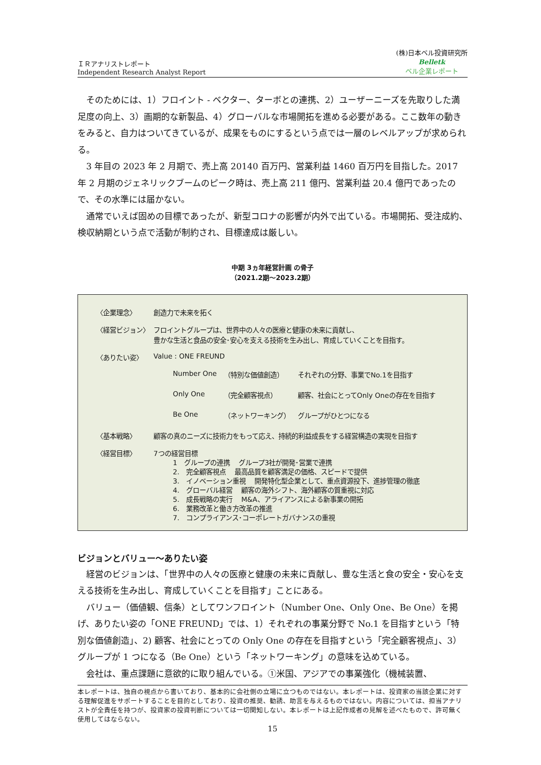ＩＲアナリストレポート
Independent Research Analyst Report
(株)日本ベル投資研究所
Belletk
ベル企業レポート
そのためには、1）フロイント - ベクター、ターボとの連携、2）ユーザーニーズを先取りした満足度の向上、3）画期的な新製品、4）グローバルな市場開拓を進める必要がある。ここ数年の動きをみると、自力はついてきているが、成果をものにするという点では一層のレベルアップが求められる。
3 年目の 2023 年 2 月期で、売上高 20140 百万円、営業利益 1460 百万円を目指した。2017 年 2 月期のジェネリックブームのピーク時は、売上高 211 億円、営業利益 20.4 億円であったので、その水準には届かない。
通常でいえば固めの目標であったが、新型コロナの影響が内外で出ている。市場開拓、受注成約、検収納期という点で活動が制約され、目標達成は厳しい。
中期 3ヵ年経営計画 の骨子
（2021.2期～2023.2期）
〈企業理念〉 創造力で未来を拓く
〈経営ビジョン〉 フロイントグループは、世界中の人々の医療と健康の未来に貢献し、
豊かな生活と食品の安全･安心を支える技術を生み出し、育成していくことを目指す。
〈ありたい姿〉 Value : ONE FREUND
Number One （特別な価値創造） それぞれの分野、事業でNo.1を目指す
Only One （完全顧客視点） 顧客、社会にとってOnly Oneの存在を目指す
Be One （ネットワーキング） グループがひとつになる
〈基本戦略〉 顧客の真のニーズに技術力をもって応え、持続的利益成長をする経営構造の実現を目指す
〈経営目標〉 7つの経営目標
1　グループの連携　 グループ3社が開発･営業で連携
2.　完全顧客視点　 最高品質を顧客満足の価格、スピードで提供
3.　イノベーション重視　 開発特化型企業として、重点資源投下、進捗管理の徹底
4.　グローバル経営　 顧客の海外シフト、海外顧客の質重視に対応
5.　成長戦略の実行　 M&A、アライアンスによる新事業の開拓
6.　業務改革と働き方改革の推進
7.　コンプライアンス･コーポレートガバナンスの重視
ビジョンとバリュー～ありたい姿
経営のビジョンは、「世界中の人々の医療と健康の未来に貢献し、豊な生活と食の安全・安心を支える技術を生み出し、育成していくことを目指す」ことにある。
バリュー（価値観、信条）としてワンフロイント（Number One、Only One、Be One）を掲げ、ありたい姿の「ONE FREUND」では、1）それぞれの事業分野で No.1 を目指すという「特別な価値創造」、2) 顧客、社会にとっての Only One の存在を目指すという「完全顧客視点」、3）グループが 1 つになる（Be One）という「ネットワーキング」の意味を込めている。
会社は、重点課題に意欲的に取り組んでいる。①米国、アジアでの事業強化（機械装置、
本レポートは、独自の視点から書いており、基本的に会社側の立場に立つものではない。本レポートは、投資家の当該企業に対する理解促進をサポートすることを目的としており、投資の推奨、勧誘、助言を与えるものではない。内容については、担当アナリストが全責任を持つが、投資家の投資判断については一切関知しない。本レポートは上記作成者の見解を述べたもので、許可無く使用してはならない。
15